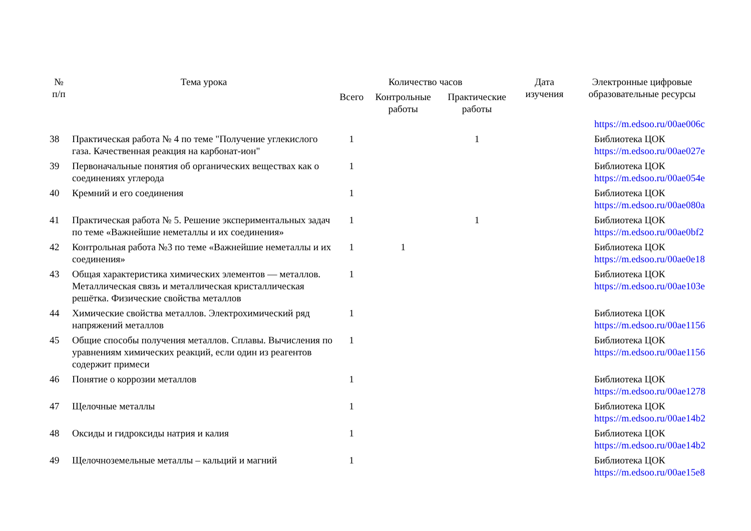| № п/п | Тема урока | Количество часов | | | Дата изучения | Электронные цифровые образовательные ресурсы |
| --- | --- | --- | --- | --- | --- | --- |
| | | Всего | Контрольные работы | Практические работы | | |
| | | | | | | https://m.edsoo.ru/00ae006c |
| 38 | Практическая работа № 4 по теме "Получение углекислого газа. Качественная реакция на карбонат-ион" | 1 | | 1 | | Библиотека ЦОК https://m.edsoo.ru/00ae027e |
| 39 | Первоначальные понятия об органических веществах как о соединениях углерода | 1 | | | | Библиотека ЦОК https://m.edsoo.ru/00ae054e |
| 40 | Кремний и его соединения | 1 | | | | Библиотека ЦОК https://m.edsoo.ru/00ae080a |
| 41 | Практическая работа № 5. Решение экспериментальных задач по теме «Важнейшие неметаллы и их соединения» | 1 | | 1 | | Библиотека ЦОК https://m.edsoo.ru/00ae0bf2 |
| 42 | Контрольная работа №3 по теме «Важнейшие неметаллы и их соединения» | 1 | 1 | | | Библиотека ЦОК https://m.edsoo.ru/00ae0e18 |
| 43 | Общая характеристика химических элементов — металлов. Металлическая связь и металлическая кристаллическая решётка. Физические свойства металлов | 1 | | | | Библиотека ЦОК https://m.edsoo.ru/00ae103e |
| 44 | Химические свойства металлов. Электрохимический ряд напряжений металлов | 1 | | | | Библиотека ЦОК https://m.edsoo.ru/00ae1156 |
| 45 | Общие способы получения металлов. Сплавы. Вычисления по уравнениям химических реакций, если один из реагентов содержит примеси | 1 | | | | Библиотека ЦОК https://m.edsoo.ru/00ae1156 |
| 46 | Понятие о коррозии металлов | 1 | | | | Библиотека ЦОК https://m.edsoo.ru/00ae1278 |
| 47 | Щелочные металлы | 1 | | | | Библиотека ЦОК https://m.edsoo.ru/00ae14b2 |
| 48 | Оксиды и гидроксиды натрия и калия | 1 | | | | Библиотека ЦОК https://m.edsoo.ru/00ae14b2 |
| 49 | Щелочноземельные металлы – кальций и магний | 1 | | | | Библиотека ЦОК https://m.edsoo.ru/00ae15e8 |